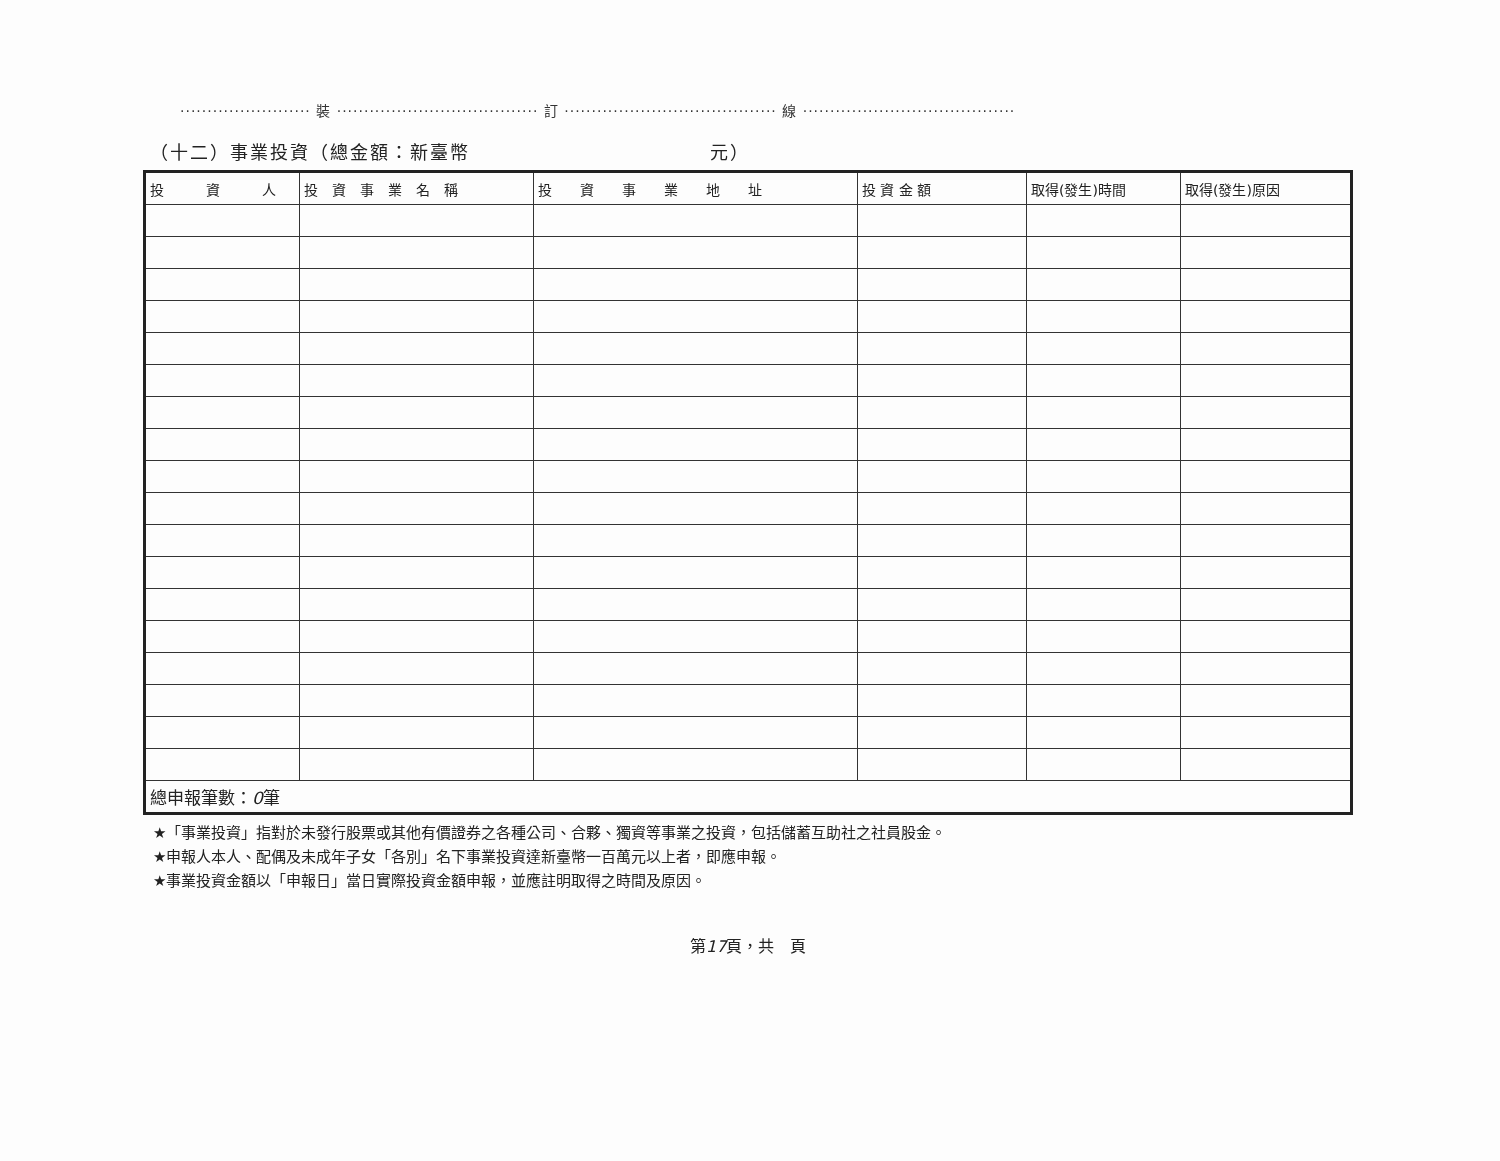························ 裝 ····································· 訂 ······································· 線 ·······································
（十二）事業投資（總金額：新臺幣　　　　　　　　　　　　元）
| 投 資 人 | 投 資 事 業 名 稱 | 投 資 事 業 地 址 | 投 資 金 額 | 取得(發生)時間 | 取得(發生)原因 |
| --- | --- | --- | --- | --- | --- |
| 總申報筆數： 0 筆 | | | | | |
★「事業投資」指對於未發行股票或其他有價證券之各種公司、合夥、獨資等事業之投資，包括儲蓄互助社之社員股金。
★申報人本人、配偶及未成年子女「各別」名下事業投資達新臺幣一百萬元以上者，即應申報。
★事業投資金額以「申報日」當日實際投資金額申報，並應註明取得之時間及原因。
第17頁，共　頁